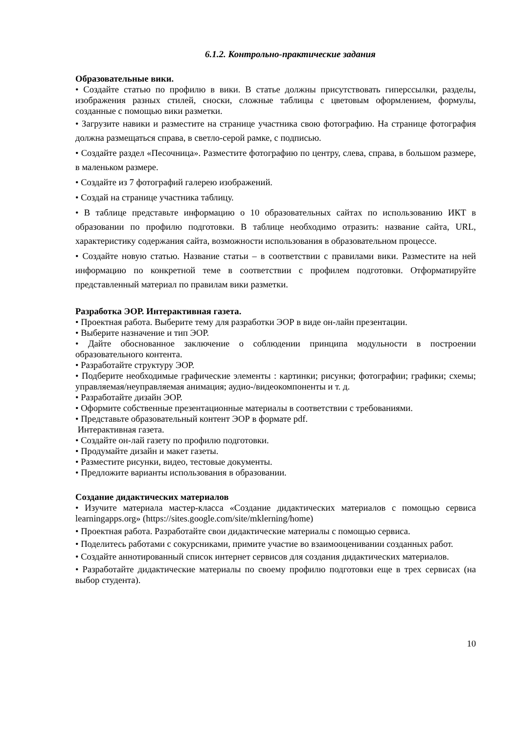6.1.2. Контрольно-практические задания
Образовательные вики.
• Создайте статью по профилю в вики. В статье должны присутствовать гиперссылки, разделы, изображения разных стилей, сноски, сложные таблицы с цветовым оформлением, формулы, созданные с помощью вики разметки.
• Загрузите навики и разместите на странице участника свою фотографию. На странице фотография должна размещаться справа, в светло-серой рамке, с подписью.
• Создайте раздел «Песочница». Разместите фотографию по центру, слева, справа, в большом размере, в маленьком размере.
• Создайте из 7 фотографий галерею изображений.
• Создай на странице участника таблицу.
• В таблице представьте информацию о 10 образовательных сайтах по использованию ИКТ в образовании по профилю подготовки. В таблице необходимо отразить: название сайта, URL, характеристику содержания сайта, возможности использования в образовательном процессе.
• Создайте новую статью. Название статьи – в соответствии с правилами вики. Разместите на ней информацию по конкретной теме в соответствии с профилем подготовки. Отформатируйте представленный материал по правилам вики разметки.
Разработка ЭОР. Интерактивная газета.
• Проектная работа. Выберите тему для разработки ЭОР в виде он-лайн презентации.
• Выберите назначение и тип ЭОР.
• Дайте обоснованное заключение о соблюдении принципа модульности в построении образовательного контента.
• Разработайте структуру ЭОР.
• Подберите необходимые графические элементы : картинки; рисунки; фотографии; графики; схемы; управляемая/неуправляемая анимация; аудио-/видеокомпоненты и т. д.
• Разработайте дизайн ЭОР.
• Оформите собственные презентационные материалы в соответствии с требованиями.
• Представьте образовательный контент ЭОР в формате pdf.
Интерактивная газета.
• Создайте он-лай газету по профилю подготовки.
• Продумайте дизайн и макет газеты.
• Разместите рисунки, видео, тестовые документы.
• Предложите варианты использования в образовании.
Создание дидактических материалов
• Изучите материала мастер-класса «Создание дидактических материалов с помощью сервиса learningapps.org» (https://sites.google.com/site/mklerning/home)
• Проектная работа. Разработайте свои дидактические материалы с помощью сервиса.
• Поделитесь работами с сокурсниками, примите участие во взаимооценивании созданных работ.
• Создайте аннотированный список интернет сервисов для создания дидактических материалов.
• Разработайте дидактические материалы по своему профилю подготовки еще в трех сервисах (на выбор студента).
10